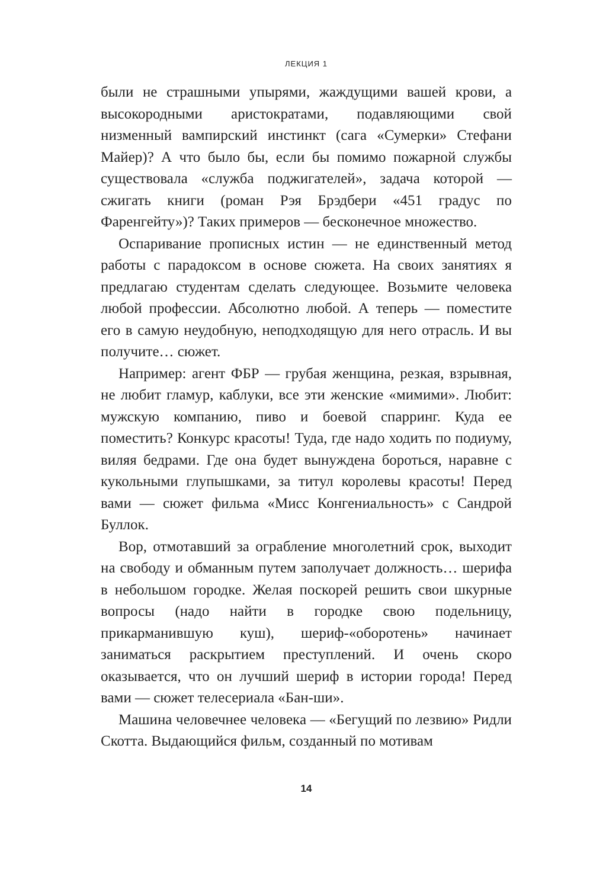ЛЕКЦИЯ 1
были не страшными упырями, жаждущими вашей крови, а высокородными аристократами, подавляющими свой низменный вампирский инстинкт (сага «Сумерки» Стефани Майер)? А что было бы, если бы помимо пожарной службы существовала «служба поджигателей», задача которой — сжигать книги (роман Рэя Брэдбери «451 градус по Фаренгейту»)? Таких примеров — бесконечное множество.
Оспаривание прописных истин — не единственный метод работы с парадоксом в основе сюжета. На своих занятиях я предлагаю студентам сделать следующее. Возьмите человека любой профессии. Абсолютно любой. А теперь — поместите его в самую неудобную, неподходящую для него отрасль. И вы получите… сюжет.
Например: агент ФБР — грубая женщина, резкая, взрывная, не любит гламур, каблуки, все эти женские «мимими». Любит: мужскую компанию, пиво и боевой спарринг. Куда ее поместить? Конкурс красоты! Туда, где надо ходить по подиуму, виляя бедрами. Где она будет вынуждена бороться, наравне с кукольными глупышками, за титул королевы красоты! Перед вами — сюжет фильма «Мисс Конгениальность» с Сандрой Буллок.
Вор, отмотавший за ограбление многолетний срок, выходит на свободу и обманным путем заполучает должность… шерифа в небольшом городке. Желая поскорей решить свои шкурные вопросы (надо найти в городке свою подельницу, прикарманившую куш), шериф-«оборотень» начинает заниматься раскрытием преступлений. И очень скоро оказывается, что он лучший шериф в истории города! Перед вами — сюжет телесериала «Бан-ши».
Машина человечнее человека — «Бегущий по лезвию» Ридли Скотта. Выдающийся фильм, созданный по мотивам
14